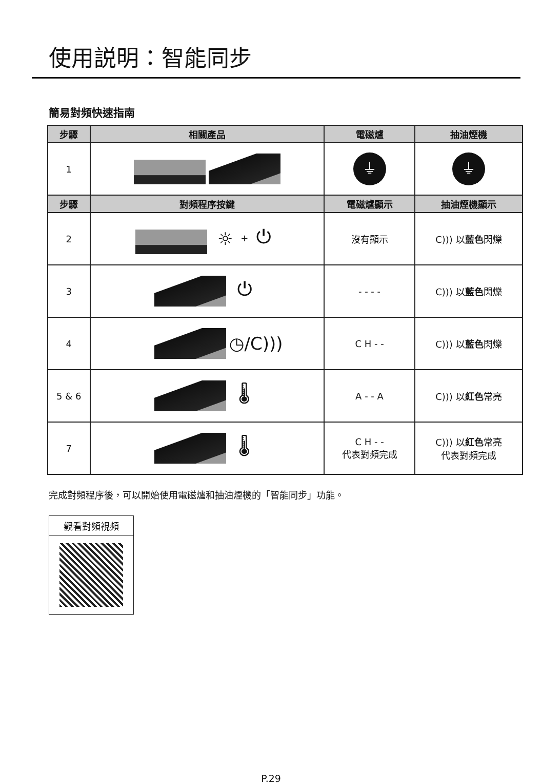使用説明：智能同步
簡易對頻快速指南
| 步驟 | 相關產品 | 電磁爐 | 抽油煙機 |
| --- | --- | --- | --- |
| 1 | | ⏚ | ⏚ |
| 步驟 | 對頻程序按鍵 | 電磁爐顯示 | 抽油煙機顯示 |
| 2 | ☼ + ⏻ | 沒有顯示 | C))) 以 藍色 閃爍 |
| 3 | ⏻ | - - - - | C))) 以 藍色 閃爍 |
| 4 | ◷/C))) | C H - - | C))) 以 藍色 閃爍 |
| 5 & 6 | 🌡 | A - - A | C))) 以 紅色 常亮 |
| 7 | 🌡 | C H - - 代表對頻完成 | C))) 以 紅色 常亮 代表對頻完成 |
完成對頻程序後，可以開始使用電磁爐和抽油煙機的「智能同步」功能。
觀看對頻視頻
P.29